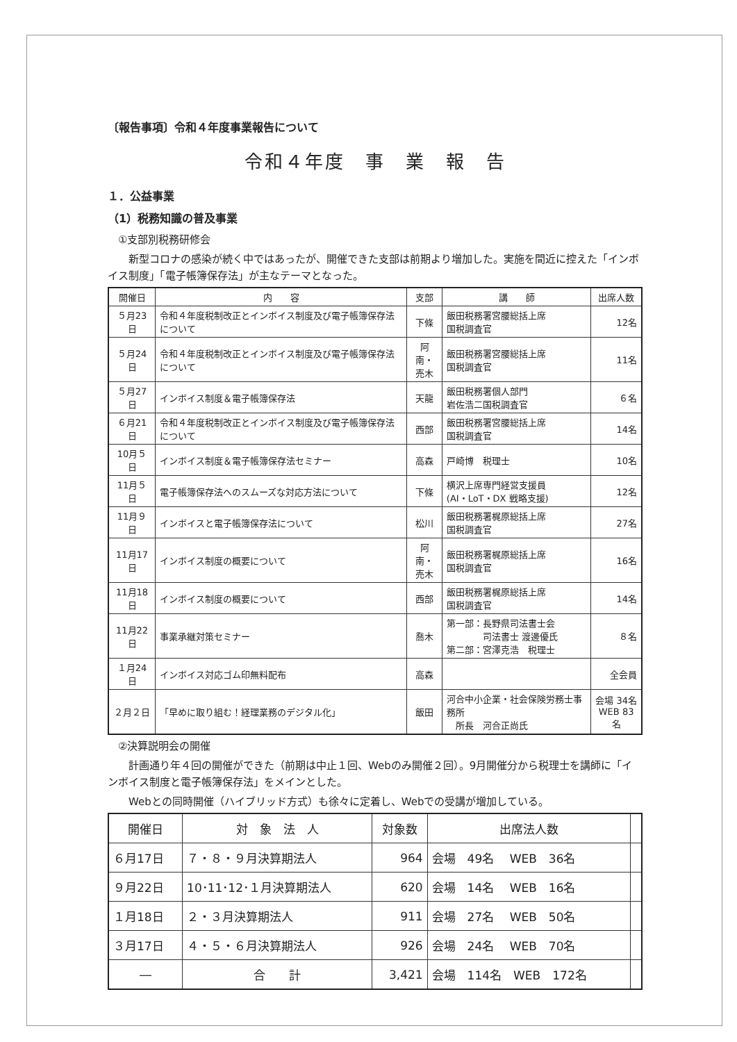〔報告事項〕令和４年度事業報告について
令和４年度　事　業　報　告
１．公益事業
（1）税務知識の普及事業
　①支部別税務研修会
　　新型コロナの感染が続く中ではあったが、開催できた支部は前期より増加した。実施を間近に控えた「インボイス制度」「電子帳簿保存法」が主なテーマとなった。
| 開催日 | 内 容 | 支部 | 講 師 | 出席人数 |
| --- | --- | --- | --- | --- |
| ５月23日 | 令和４年度税制改正とインボイス制度及び電子帳簿保存法について | 下條 | 飯田税務署宮腰総括上席 国税調査官 | 12名 |
| ５月24日 | 令和４年度税制改正とインボイス制度及び電子帳簿保存法について | 阿南・ 売木 | 飯田税務署宮腰総括上席 国税調査官 | 11名 |
| ５月27日 | インボイス制度＆電子帳簿保存法 | 天龍 | 飯田税務署個人部門 岩佐浩二国税調査官 | ６名 |
| ６月21日 | 令和４年度税制改正とインボイス制度及び電子帳簿保存法について | 西部 | 飯田税務署宮腰総括上席 国税調査官 | 14名 |
| 10月５日 | インボイス制度＆電子帳簿保存法セミナー | 高森 | 戸崎博 税理士 | 10名 |
| 11月５日 | 電子帳簿保存法へのスムーズな対応方法について | 下條 | 横沢上席専門経営支援員 (AI・LoT・DX 戦略支援) | 12名 |
| 11月９日 | インボイスと電子帳簿保存法について | 松川 | 飯田税務署梶原総括上席 国税調査官 | 27名 |
| 11月17日 | インボイス制度の概要について | 阿南・ 売木 | 飯田税務署梶原総括上席 国税調査官 | 16名 |
| 11月18日 | インボイス制度の概要について | 西部 | 飯田税務署梶原総括上席 国税調査官 | 14名 |
| 11月22日 | 事業承継対策セミナー | 喬木 | 第一部：長野県司法書士会 司法書士 渡邊優氏 第二部：宮澤克浩 税理士 | ８名 |
| １月24日 | インボイス対応ゴム印無料配布 | 高森 | | 全会員 |
| ２月２日 | 「早めに取り組む！経理業務のデジタル化」 | 飯田 | 河合中小企業・社会保険労務士事務所 所長 河合正尚氏 | 会場 34名 WEB 83名 |
　②決算説明会の開催
　　計画通り年４回の開催ができた（前期は中止１回、Webのみ開催２回）。9月開催分から税理士を講師に「インボイス制度と電子帳簿保存法」をメインとした。
　　Webとの同時開催（ハイブリッド方式）も徐々に定着し、Webでの受講が増加している。
| 開催日 | 対 象 法 人 | 対象数 | 出席法人数 | |
| --- | --- | --- | --- | --- |
| ６月17日 | ７・８・９月決算期法人 | 964 | 会場 49名 WEB 36名 | |
| ９月22日 | 10･11･12･１月決算期法人 | 620 | 会場 14名 WEB 16名 | |
| １月18日 | ２・３月決算期法人 | 911 | 会場 27名 WEB 50名 | |
| ３月17日 | ４・５・６月決算期法人 | 926 | 会場 24名 WEB 70名 | |
| ― | 合 計 | 3,421 | 会場 114名 WEB 172名 | |